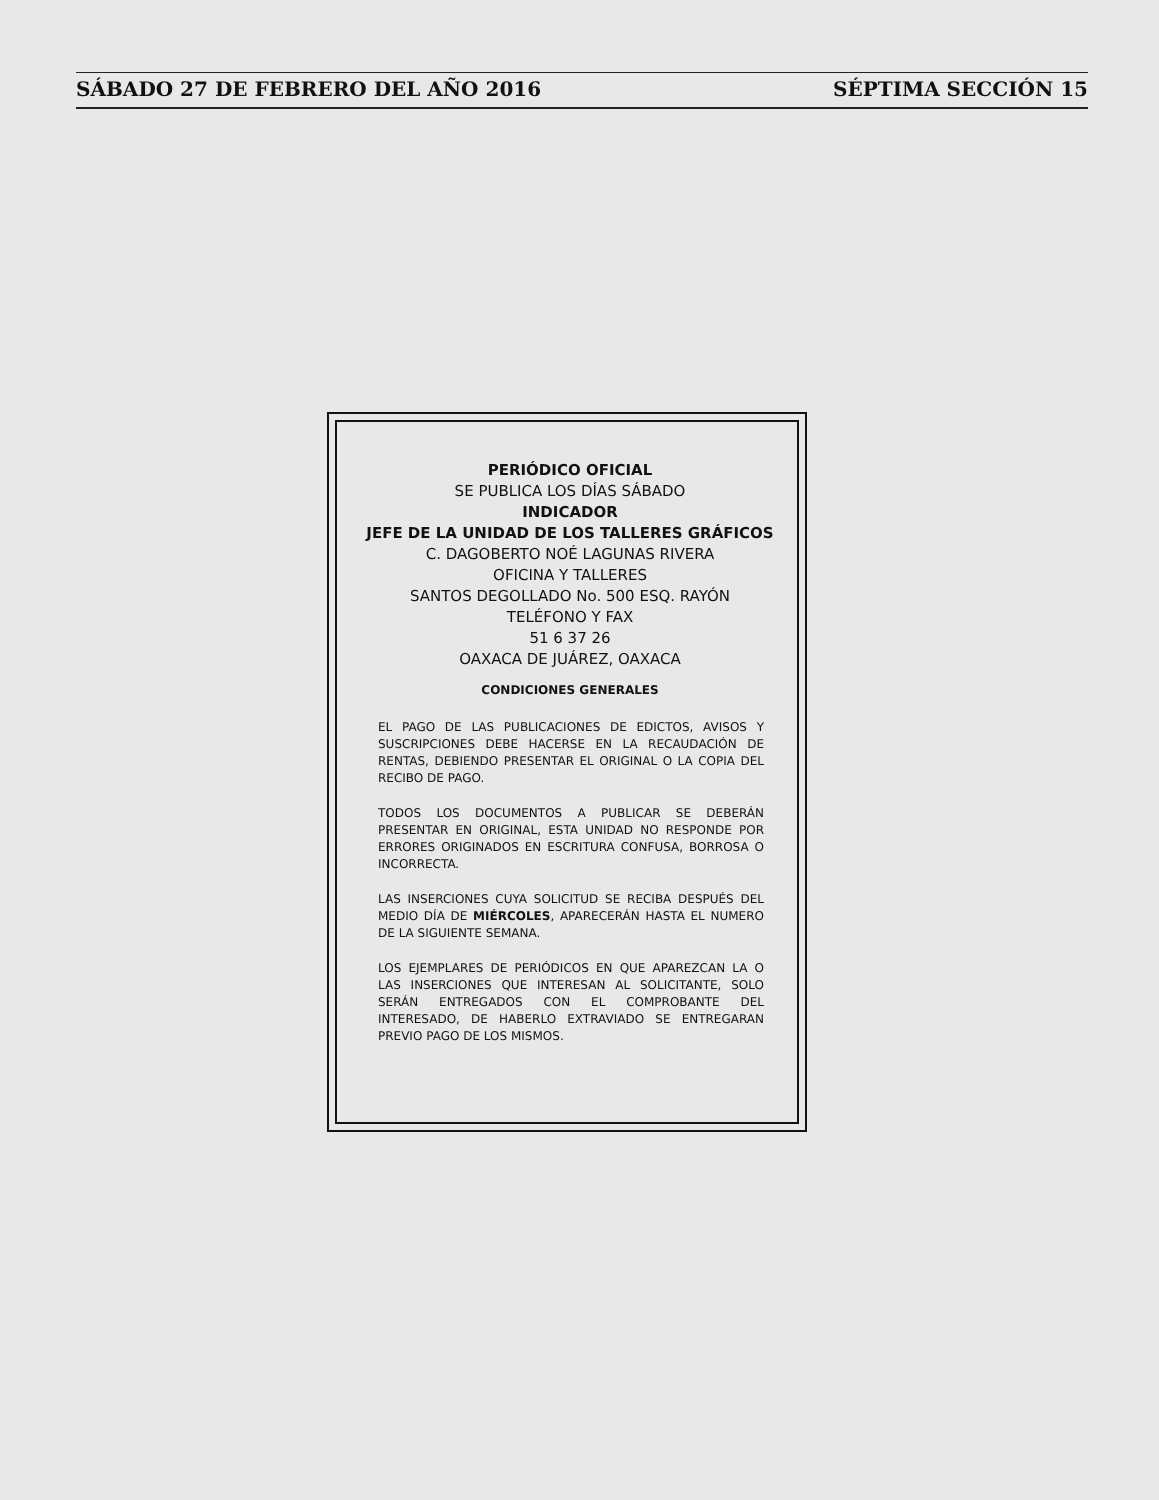SÁBADO 27 DE FEBRERO DEL AÑO 2016 SÉPTIMA SECCIÓN 15
PERIÓDICO OFICIAL
SE PUBLICA LOS DÍAS SÁBADO
INDICADOR
JEFE DE LA UNIDAD DE LOS TALLERES GRÁFICOS
C. DAGOBERTO NOÉ LAGUNAS RIVERA
OFICINA Y TALLERES
SANTOS DEGOLLADO No. 500 ESQ. RAYÓN
TELÉFONO Y FAX
51 6 37 26
OAXACA DE JUÁREZ, OAXACA
CONDICIONES GENERALES
EL PAGO DE LAS PUBLICACIONES DE EDICTOS, AVISOS Y SUSCRIPCIONES DEBE HACERSE EN LA RECAUDACIÓN DE RENTAS, DEBIENDO PRESENTAR EL ORIGINAL O LA COPIA DEL RECIBO DE PAGO.
TODOS LOS DOCUMENTOS A PUBLICAR SE DEBERÁN PRESENTAR EN ORIGINAL, ESTA UNIDAD NO RESPONDE POR ERRORES ORIGINADOS EN ESCRITURA CONFUSA, BORROSA O INCORRECTA.
LAS INSERCIONES CUYA SOLICITUD SE RECIBA DESPUÉS DEL MEDIO DÍA DE MIÉRCOLES, APARECERÁN HASTA EL NUMERO DE LA SIGUIENTE SEMANA.
LOS EJEMPLARES DE PERIÓDICOS EN QUE APAREZCAN LA O LAS INSERCIONES QUE INTERESAN AL SOLICITANTE, SOLO SERÁN ENTREGADOS CON EL COMPROBANTE DEL INTERESADO, DE HABERLO EXTRAVIADO SE ENTREGARAN PREVIO PAGO DE LOS MISMOS.